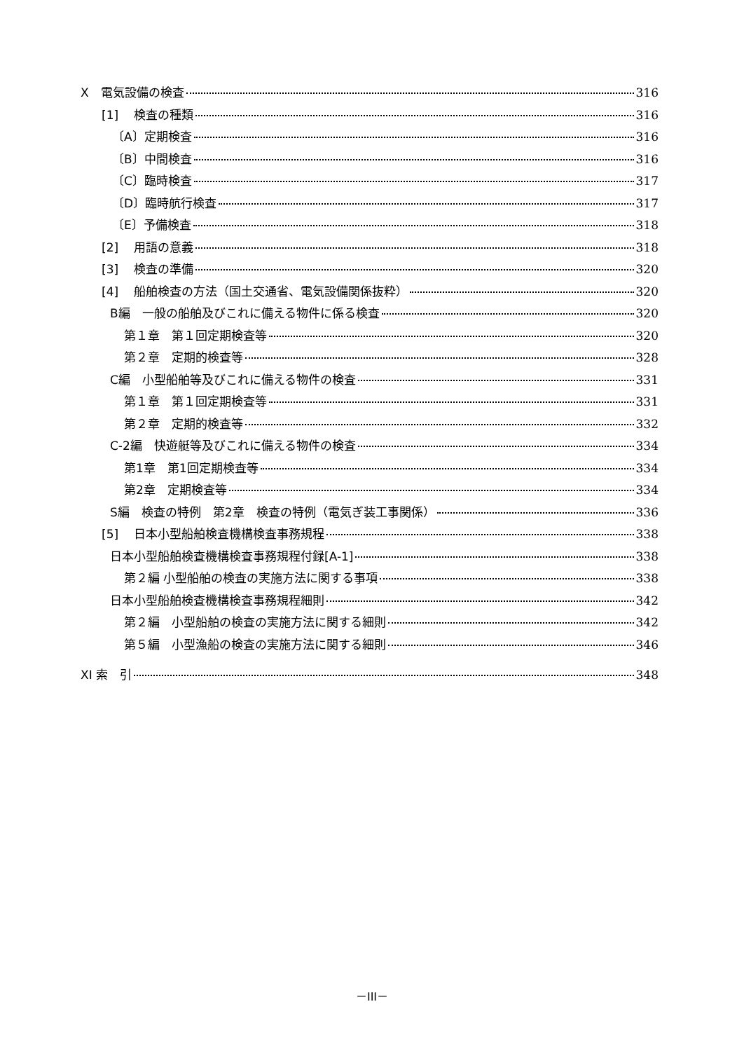X　電気設備の検査 316
[1]　 検査の種類 316
〔A〕定期検査 316
〔B〕中間検査 316
〔C〕臨時検査 317
〔D〕臨時航行検査 317
〔E〕予備検査 318
[2]　 用語の意義 318
[3]　 検査の準備 320
[4]　 船舶検査の方法（国土交通省、電気設備関係抜粋） 320
B編　一般の船舶及びこれに備える物件に係る検査 320
第１章　第１回定期検査等 320
第２章　定期的検査等 328
C編　小型船舶等及びこれに備える物件の検査 331
第１章　第１回定期検査等 331
第２章　定期的検査等 332
C-2編　快遊艇等及びこれに備える物件の検査 334
第1章　第1回定期検査等 334
第2章　定期検査等 334
S編　検査の特例　第2章　検査の特例（電気ぎ装工事関係） 336
[5]　 日本小型船舶検査機構検査事務規程 338
日本小型船舶検査機構検査事務規程付録[A-1] 338
第２編 小型船舶の検査の実施方法に関する事項 338
日本小型船舶検査機構検査事務規程細則 342
第２編　小型船舶の検査の実施方法に関する細則 342
第５編　小型漁船の検査の実施方法に関する細則 346
XI 索　引 348
－III－